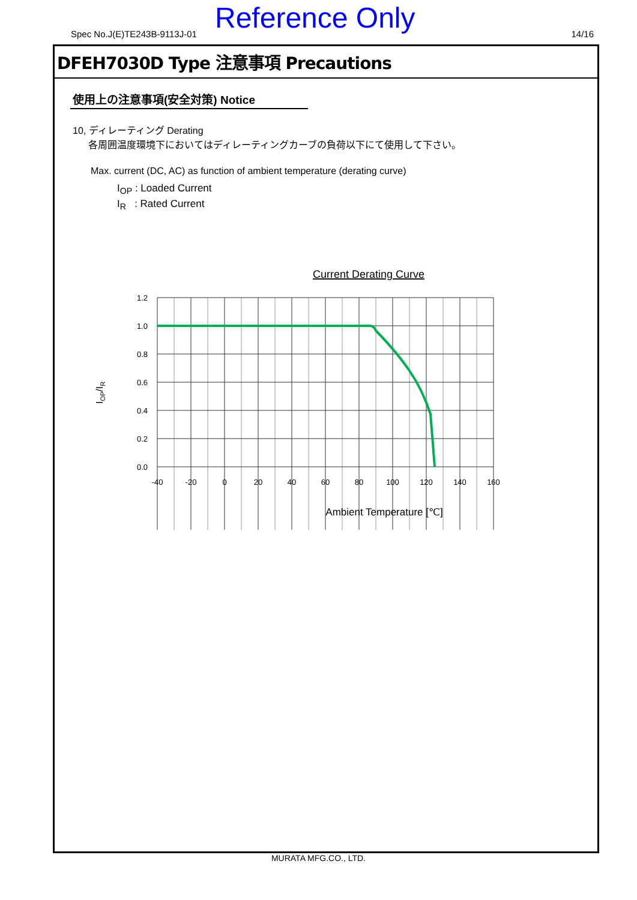Spec No.J(E)TE243B-9113J-01 Reference Only 14/16
DFEH7030D Type 注意事項 Precautions
使用上の注意事項(安全対策) Notice
10, ディレーティング Derating
各周囲温度環境下においてはディレーティングカーブの負荷以下にて使用して下さい。
Max. current (DC, AC) as function of ambient temperature (derating curve)
I<sub>OP</sub> : Loaded Current
I<sub>R</sub> : Rated Current
Current Derating Curve
1.2
1.0
0.8
0.6
0.4
0.2
0.0
IOP/IR
-40
-20
0
20
40
60
80
100
120
140
160
Ambient Temperature [℃]
MURATA MFG.CO., LTD.